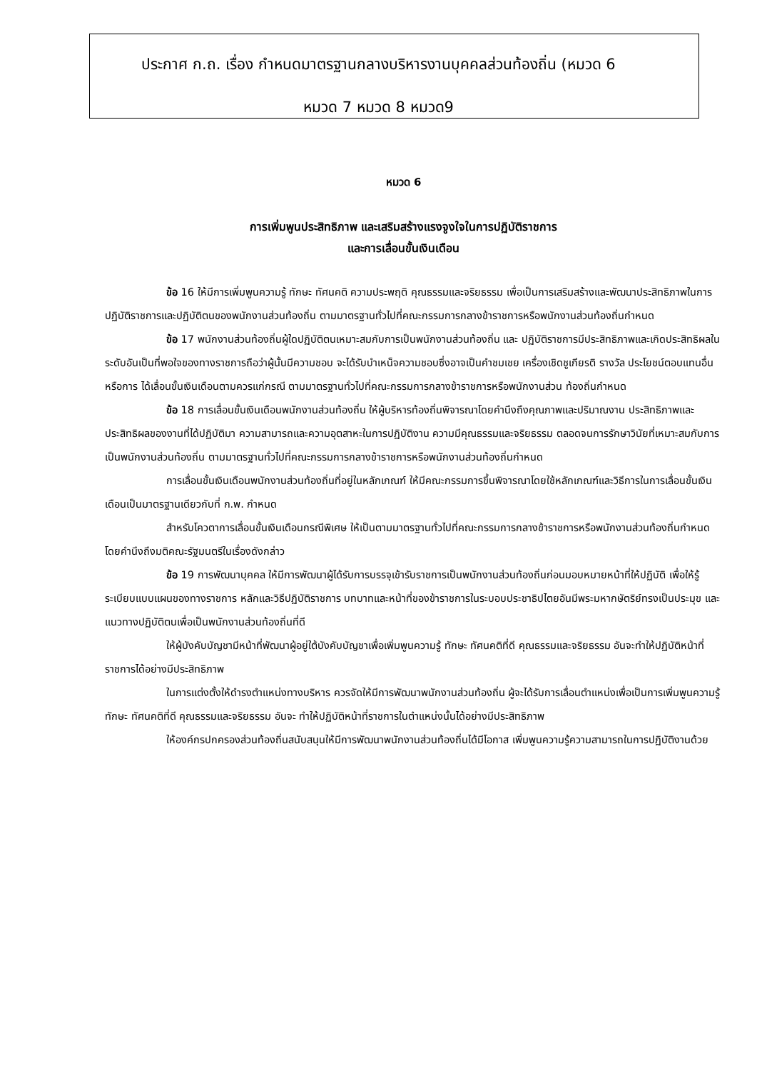ประกาศ ก.ถ. เรื่อง กำหนดมาตรฐานกลางบริหารงานบุคคลส่วนท้องถิ่น (หมวด 6
หมวด 7 หมวด 8 หมวด9
หมวด 6
การเพิ่มพูนประสิทธิภาพ และเสริมสร้างแรงจูงใจในการปฏิบัติราชการ
และการเลื่อนขั้นเงินเดือน
ข้อ 16 ให้มีการเพิ่มพูนความรู้ ทักษะ ทัศนคติ ความประพฤติ คุณธรรมและจริยธรรม เพื่อเป็นการเสริมสร้างและพัฒนาประสิทธิภาพในการปฏิบัติราชการและปฏิบัติตนของพนักงานส่วนท้องถิ่น ตามมาตรฐานทั่วไปที่คณะกรรมการกลางข้าราชการหรือพนักงานส่วนท้องถิ่นกำหนด
ข้อ 17 พนักงานส่วนท้องถิ่นผู้ใดปฏิบัติตนเหมาะสมกับการเป็นพนักงานส่วนท้องถิ่น และ ปฏิบัติราชการมีประสิทธิภาพและเกิดประสิทธิผลในระดับอันเป็นที่พอใจของทางราชการถือว่าผู้นั้นมีความชอบ จะได้รับบำเหน็จความชอบซึ่งอาจเป็นคำชมเชย เครื่องเชิดชูเกียรติ รางวัล ประโยชน์ตอบแทนอื่น หรือการ ได้เลื่อนขั้นเงินเดือนตามควรแก่กรณี ตามมาตรฐานทั่วไปที่คณะกรรมการกลางข้าราชการหรือพนักงานส่วน ท้องถิ่นกำหนด
ข้อ 18 การเลื่อนขั้นเงินเดือนพนักงานส่วนท้องถิ่น ให้ผู้บริหารท้องถิ่นพิจารณาโดยคำนึงถึงคุณภาพและปริมาณงาน ประสิทธิภาพและประสิทธิผลของงานที่ได้ปฏิบัติมา ความสามารถและความอุตสาหะในการปฏิบัติงาน ความมีคุณธรรมและจริยธรรม ตลอดจนการรักษาวินัยที่เหมาะสมกับการเป็นพนักงานส่วนท้องถิ่น ตามมาตรฐานทั่วไปที่คณะกรรมการกลางข้าราชการหรือพนักงานส่วนท้องถิ่นกำหนด
การเลื่อนขั้นเงินเดือนพนักงานส่วนท้องถิ่นที่อยู่ในหลักเกณฑ์ ให้มีคณะกรรมการขึ้นพิจารณาโดยใช้หลักเกณฑ์และวิธีการในการเลื่อนขั้นเงินเดือนเป็นมาตรฐานเดียวกับที่ ก.พ. กำหนด
สำหรับโควตาการเลื่อนขั้นเงินเดือนกรณีพิเศษ ให้เป็นตามมาตรฐานทั่วไปที่คณะกรรมการกลางข้าราชการหรือพนักงานส่วนท้องถิ่นกำหนด โดยคำนึงถึงมติคณะรัฐมนตรีในเรื่องดังกล่าว
ข้อ 19 การพัฒนาบุคคล ให้มีการพัฒนาผู้ได้รับการบรรจุเข้ารับราชการเป็นพนักงานส่วนท้องถิ่นก่อนมอบหมายหน้าที่ให้ปฏิบัติ เพื่อให้รู้ระเบียบแบบแผนของทางราชการ หลักและวิธีปฏิบัติราชการ บทบาทและหน้าที่ของข้าราชการในระบอบประชาธิปไตยอันมีพระมหากษัตริย์ทรงเป็นประมุข และแนวทางปฏิบัติตนเพื่อเป็นพนักงานส่วนท้องถิ่นที่ดี
ให้ผู้บังคับบัญชามีหน้าที่พัฒนาผู้อยู่ใต้บังคับบัญชาเพื่อเพิ่มพูนความรู้ ทักษะ ทัศนคติที่ดี คุณธรรมและจริยธรรม อันจะทำให้ปฏิบัติหน้าที่ราชการได้อย่างมีประสิทธิภาพ
ในการแต่งตั้งให้ดำรงตำแหน่งทางบริหาร ควรจัดให้มีการพัฒนาพนักงานส่วนท้องถิ่น ผู้จะได้รับการเลื่อนตำแหน่งเพื่อเป็นการเพิ่มพูนความรู้ ทักษะ ทัศนคติที่ดี คุณธรรมและจริยธรรม อันจะ ทำให้ปฏิบัติหน้าที่ราชการในตำแหน่งนั้นได้อย่างมีประสิทธิภาพ
ให้องค์กรปกครองส่วนท้องถิ่นสนับสนุนให้มีการพัฒนาพนักงานส่วนท้องถิ่นได้มีโอกาส เพิ่มพูนความรู้ความสามารถในการปฏิบัติงานด้วย